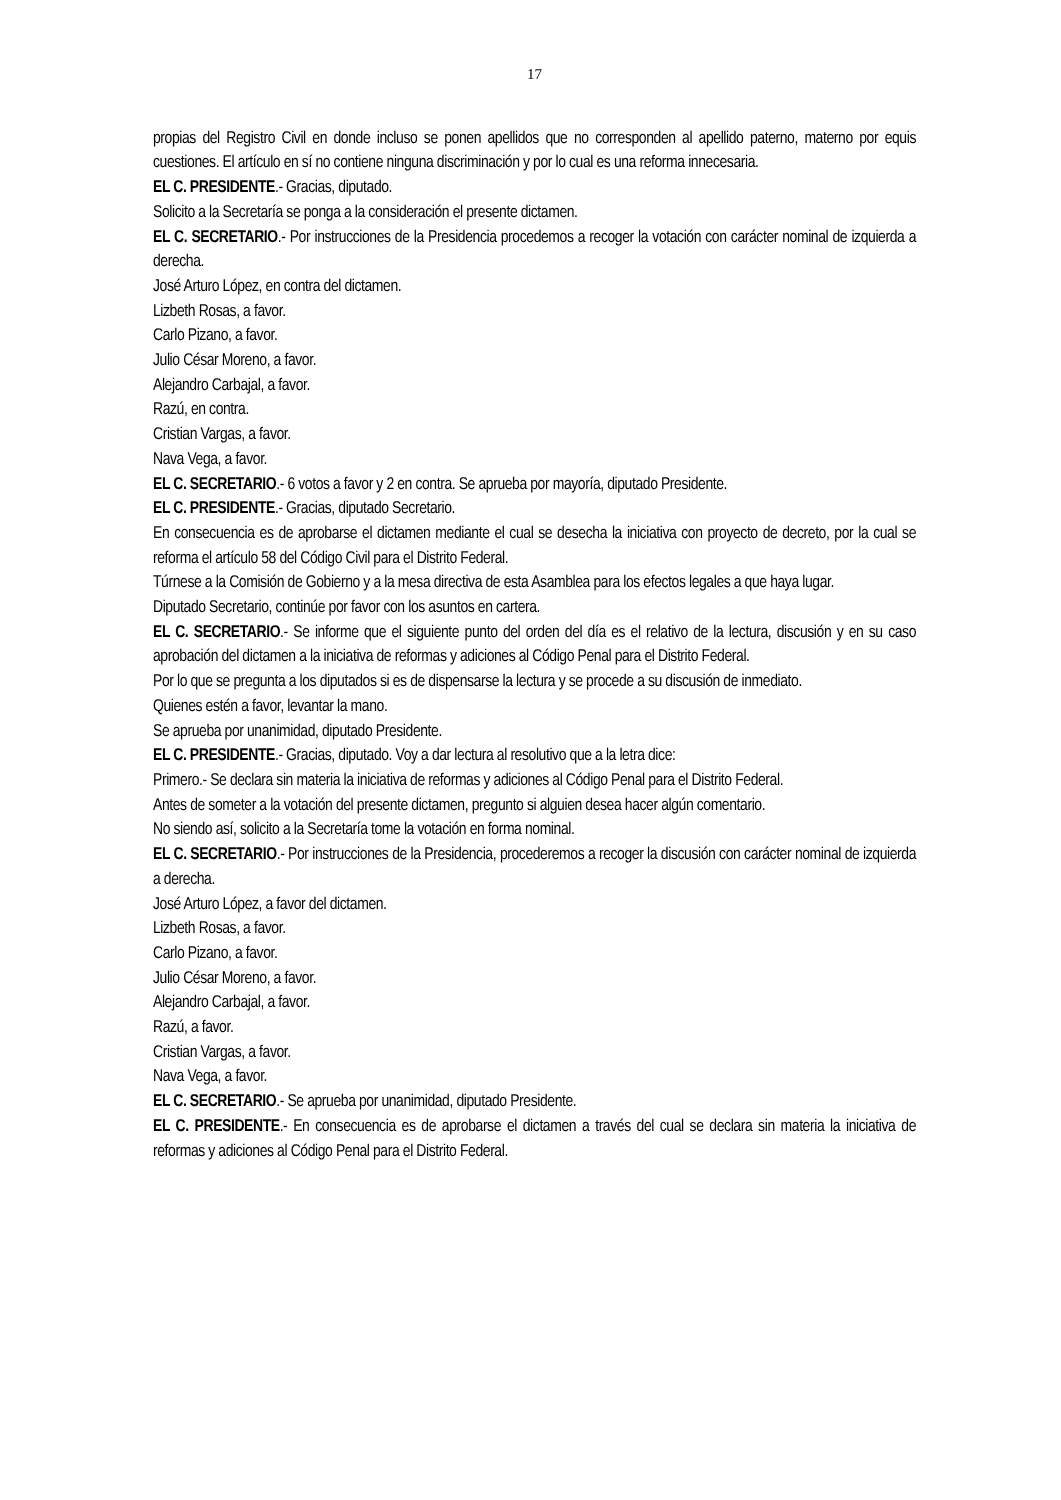17
propias del Registro Civil en donde incluso se ponen apellidos que no corresponden al apellido paterno, materno por equis cuestiones. El artículo en sí no contiene ninguna discriminación y por lo cual es una reforma innecesaria.
EL C. PRESIDENTE.- Gracias, diputado.
Solicito a la Secretaría se ponga a la consideración el presente dictamen.
EL C. SECRETARIO.- Por instrucciones de la Presidencia procedemos a recoger la votación con carácter nominal de izquierda a derecha.
José Arturo López, en contra del dictamen.
Lizbeth Rosas, a favor.
Carlo Pizano, a favor.
Julio César Moreno, a favor.
Alejandro Carbajal, a favor.
Razú, en contra.
Cristian Vargas, a favor.
Nava Vega, a favor.
EL C. SECRETARIO.- 6 votos a favor y 2 en contra. Se aprueba por mayoría, diputado Presidente.
EL C. PRESIDENTE.- Gracias, diputado Secretario.
En consecuencia es de aprobarse el dictamen mediante el cual se desecha la iniciativa con proyecto de decreto, por la cual se reforma el artículo 58 del Código Civil para el Distrito Federal.
Túrnese a la Comisión de Gobierno y a la mesa directiva de esta Asamblea para los efectos legales a que haya lugar.
Diputado Secretario, continúe por favor con los asuntos en cartera.
EL C. SECRETARIO.- Se informe que el siguiente punto del orden del día es el relativo de la lectura, discusión y en su caso aprobación del dictamen a la iniciativa de reformas y adiciones al Código Penal para el Distrito Federal.
Por lo que se pregunta a los diputados si es de dispensarse la lectura y se procede a su discusión de inmediato.
Quienes estén a favor, levantar la mano.
Se aprueba por unanimidad, diputado Presidente.
EL C. PRESIDENTE.- Gracias, diputado. Voy a dar lectura al resolutivo que a la letra dice:
Primero.- Se declara sin materia la iniciativa de reformas y adiciones al Código Penal para el Distrito Federal.
Antes de someter a la votación del presente dictamen, pregunto si alguien desea hacer algún comentario.
No siendo así, solicito a la Secretaría tome la votación en forma nominal.
EL C. SECRETARIO.- Por instrucciones de la Presidencia, procederemos a recoger la discusión con carácter nominal de izquierda a derecha.
José Arturo López, a favor del dictamen.
Lizbeth Rosas, a favor.
Carlo Pizano, a favor.
Julio César Moreno, a favor.
Alejandro Carbajal, a favor.
Razú, a favor.
Cristian Vargas, a favor.
Nava Vega, a favor.
EL C. SECRETARIO.- Se aprueba por unanimidad, diputado Presidente.
EL C. PRESIDENTE.- En consecuencia es de aprobarse el dictamen a través del cual se declara sin materia la iniciativa de reformas y adiciones al Código Penal para el Distrito Federal.